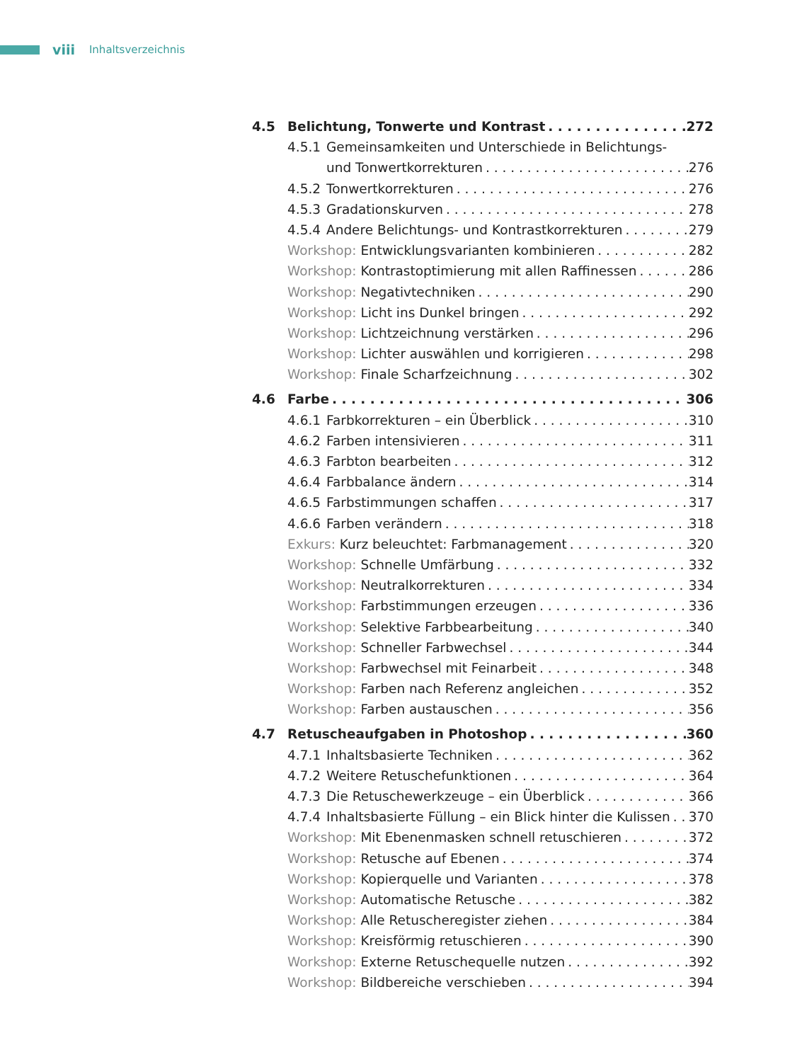viii Inhaltsverzeichnis
4.5 Belichtung, Tonwerte und Kontrast 272
4.5.1 Gemeinsamkeiten und Unterschiede in Belichtungs-
und Tonwertkorrekturen 276
4.5.2 Tonwertkorrekturen 276
4.5.3 Gradationskurven 278
4.5.4 Andere Belichtungs- und Kontrastkorrekturen 279
Workshop: Entwicklungsvarianten kombinieren 282
Workshop: Kontrastoptimierung mit allen Raffinessen 286
Workshop: Negativtechniken 290
Workshop: Licht ins Dunkel bringen 292
Workshop: Lichtzeichnung verstärken 296
Workshop: Lichter auswählen und korrigieren 298
Workshop: Finale Scharfzeichnung 302
4.6 Farbe 306
4.6.1 Farbkorrekturen – ein Überblick 310
4.6.2 Farben intensivieren 311
4.6.3 Farbton bearbeiten 312
4.6.4 Farbbalance ändern 314
4.6.5 Farbstimmungen schaffen 317
4.6.6 Farben verändern 318
Exkurs: Kurz beleuchtet: Farbmanagement 320
Workshop: Schnelle Umfärbung 332
Workshop: Neutralkorrekturen 334
Workshop: Farbstimmungen erzeugen 336
Workshop: Selektive Farbbearbeitung 340
Workshop: Schneller Farbwechsel 344
Workshop: Farbwechsel mit Feinarbeit 348
Workshop: Farben nach Referenz angleichen 352
Workshop: Farben austauschen 356
4.7 Retuscheaufgaben in Photoshop 360
4.7.1 Inhaltsbasierte Techniken 362
4.7.2 Weitere Retuschefunktionen 364
4.7.3 Die Retuschewerkzeuge – ein Überblick 366
4.7.4 Inhaltsbasierte Füllung – ein Blick hinter die Kulissen 370
Workshop: Mit Ebenenmasken schnell retuschieren 372
Workshop: Retusche auf Ebenen 374
Workshop: Kopierquelle und Varianten 378
Workshop: Automatische Retusche 382
Workshop: Alle Retuscheregister ziehen 384
Workshop: Kreisförmig retuschieren 390
Workshop: Externe Retuschequelle nutzen 392
Workshop: Bildbereiche verschieben 394